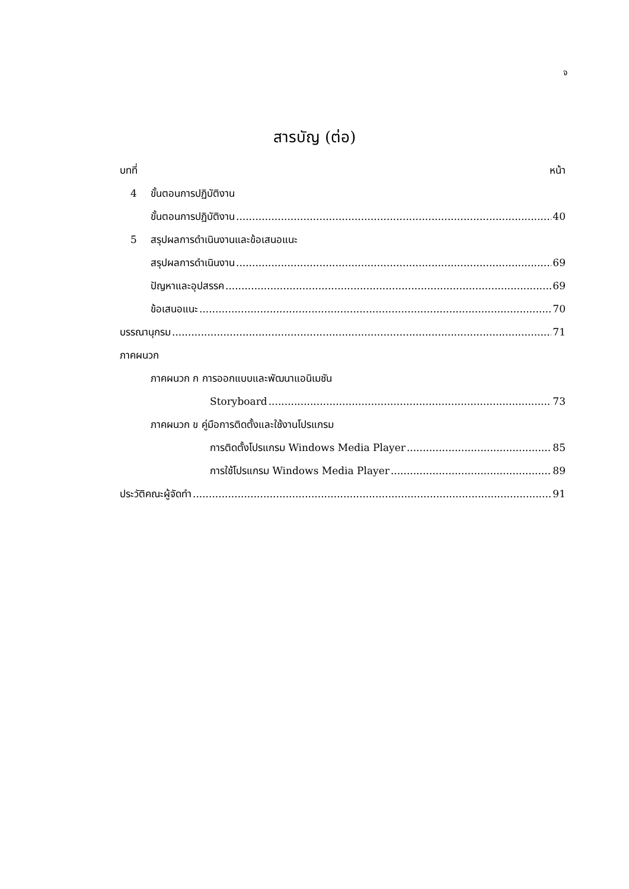จ
สารบัญ (ต่อ)
บทที่ หน้า
4 ขั้นตอนการปฏิบัติงาน
ขั้นตอนการปฏิบัติงาน 40
5 สรุปผลการดำเนินงานและข้อเสนอแนะ
สรุปผลการดำเนินงาน 69
ปัญหาและอุปสรรค 69
ข้อเสนอแนะ 70
บรรณานุกรม 71
ภาคผนวก
ภาคผนวก ก การออกแบบและพัฒนาแอนิเมชัน
Storyboard 73
ภาคผนวก ข คู่มือการติดตั้งและใช้งานโปรแกรม
การติดตั้งโปรแกรม Windows Media Player 85
การใช้โปรแกรม Windows Media Player 89
ประวัติคณะผู้จัดทำ 91